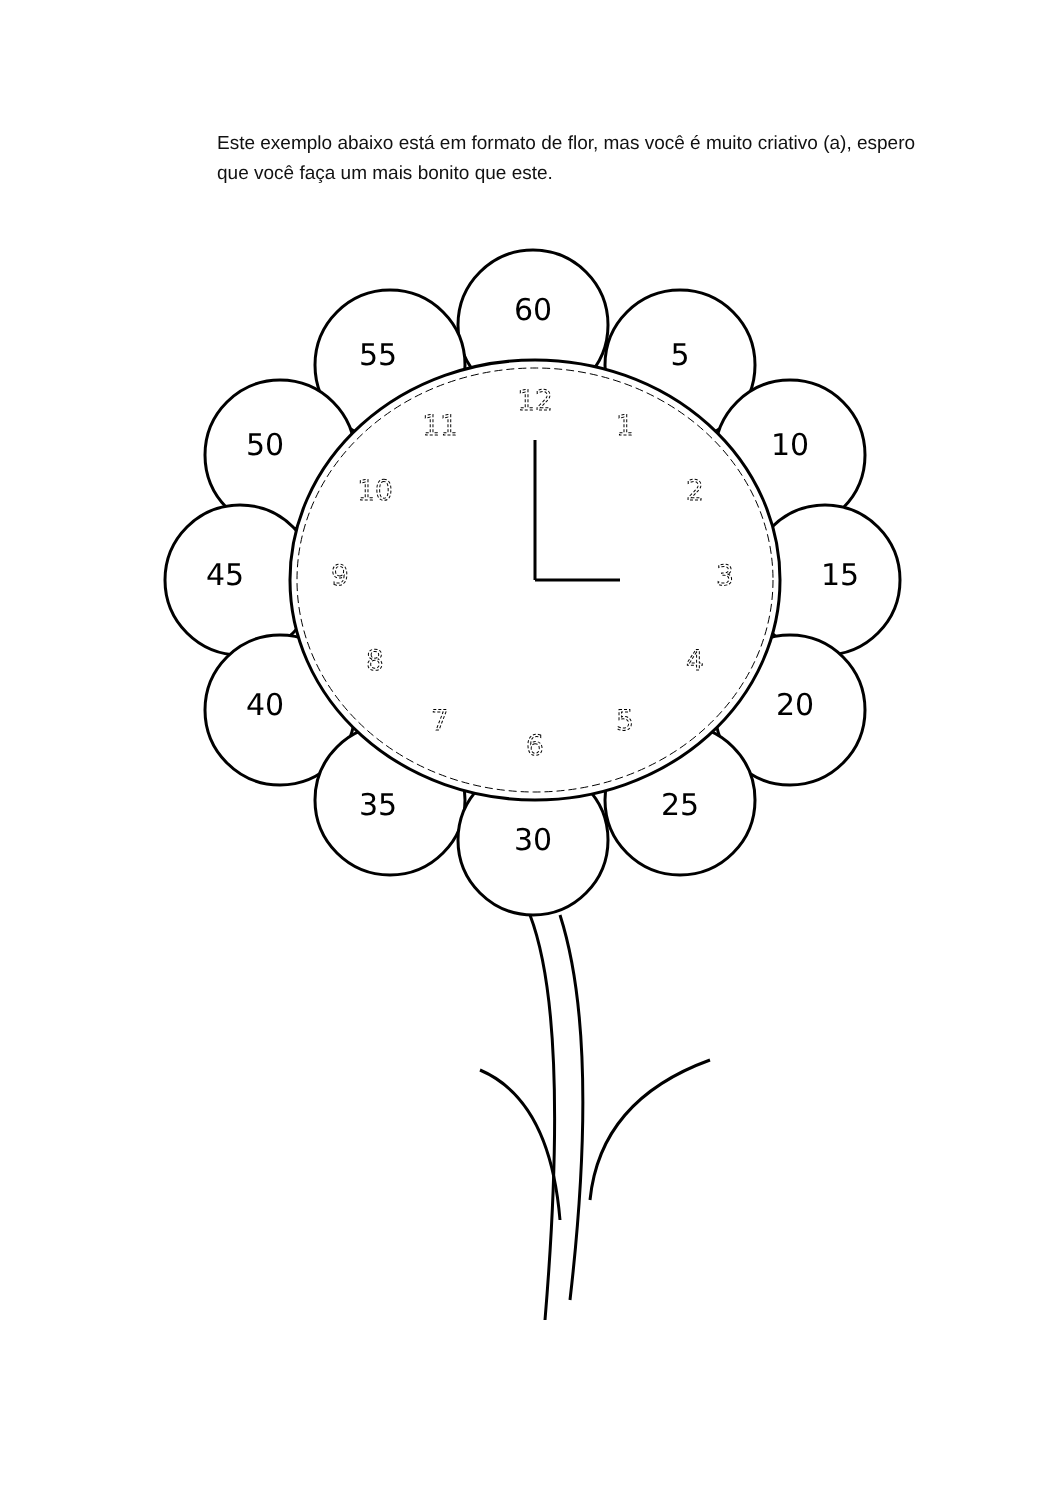Este exemplo abaixo está em formato de flor, mas você é muito criativo (a), espero que você faça um mais bonito que este.
60
5
10
15
20
25
30
35
40
45
50
55
12
1
2
3
4
5
6
7
8
9
10
11